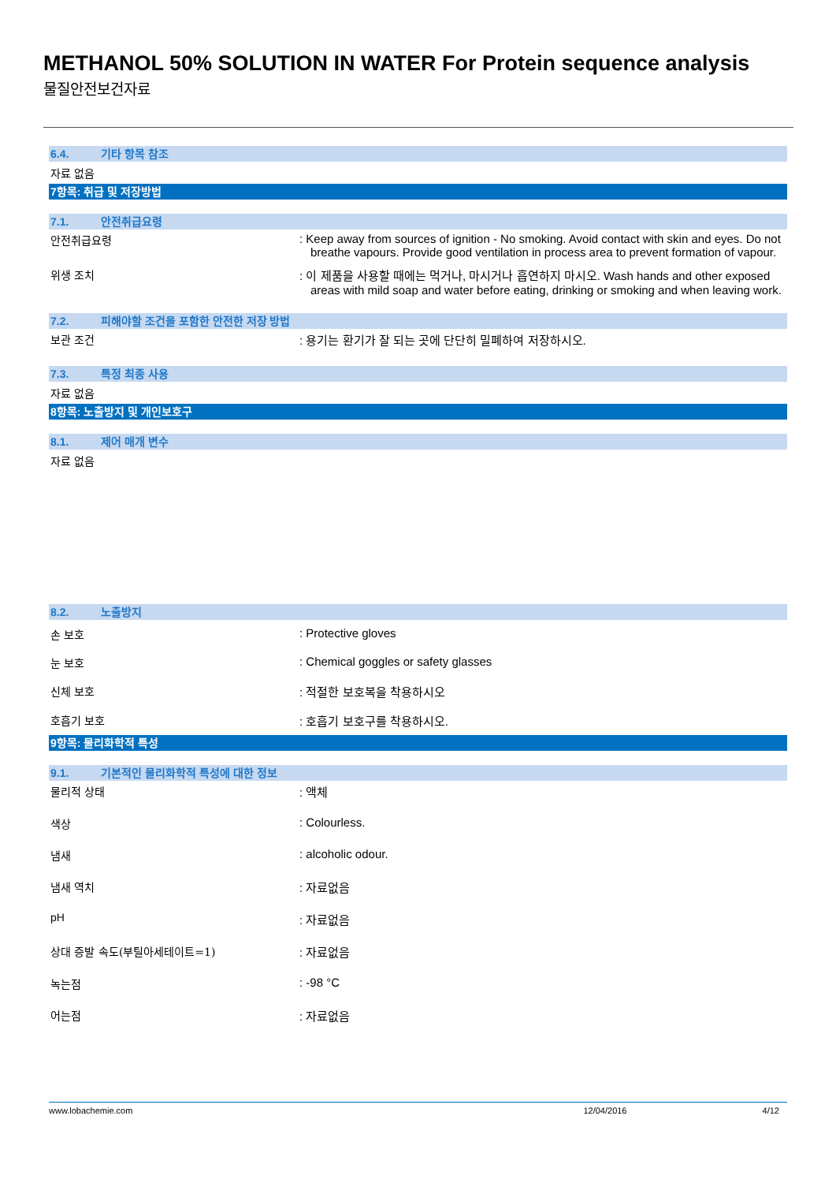METHANOL 50% SOLUTION IN WATER For Protein sequence analysis
물질안전보건자료
6.4. 기타 항목 참조
자료 없음
7항목: 취급 및 저장방법
7.1. 안전취급요령
안전취급요령 : Keep away from sources of ignition - No smoking. Avoid contact with skin and eyes. Do not breathe vapours. Provide good ventilation in process area to prevent formation of vapour.
위생 조치 : 이 제품을 사용할 때에는 먹거나, 마시거나 흡연하지 마시오. Wash hands and other exposed areas with mild soap and water before eating, drinking or smoking and when leaving work.
7.2. 피해야할 조건을 포함한 안전한 저장 방법
보관 조건 : 용기는 환기가 잘 되는 곳에 단단히 밀폐하여 저장하시오.
7.3. 특정 최종 사용
자료 없음
8항목: 노출방지 및 개인보호구
8.1. 제어 매개 변수
자료 없음
8.2. 노출방지
손 보호 : Protective gloves
눈 보호 : Chemical goggles or safety glasses
신체 보호 : 적절한 보호복을 착용하시오
호흡기 보호 : 호흡기 보호구를 착용하시오.
9항목: 물리화학적 특성
9.1. 기본적인 물리화학적 특성에 대한 정보
물리적 상태 : 액체
색상 : Colourless.
냄새 : alcoholic odour.
냄새 역치 : 자료없음
pH : 자료없음
상대 증발 속도(부틸아세테이트=1) : 자료없음
녹는점 : -98 °C
어는점 : 자료없음
www.lobachemie.com 12/04/2016 4/12